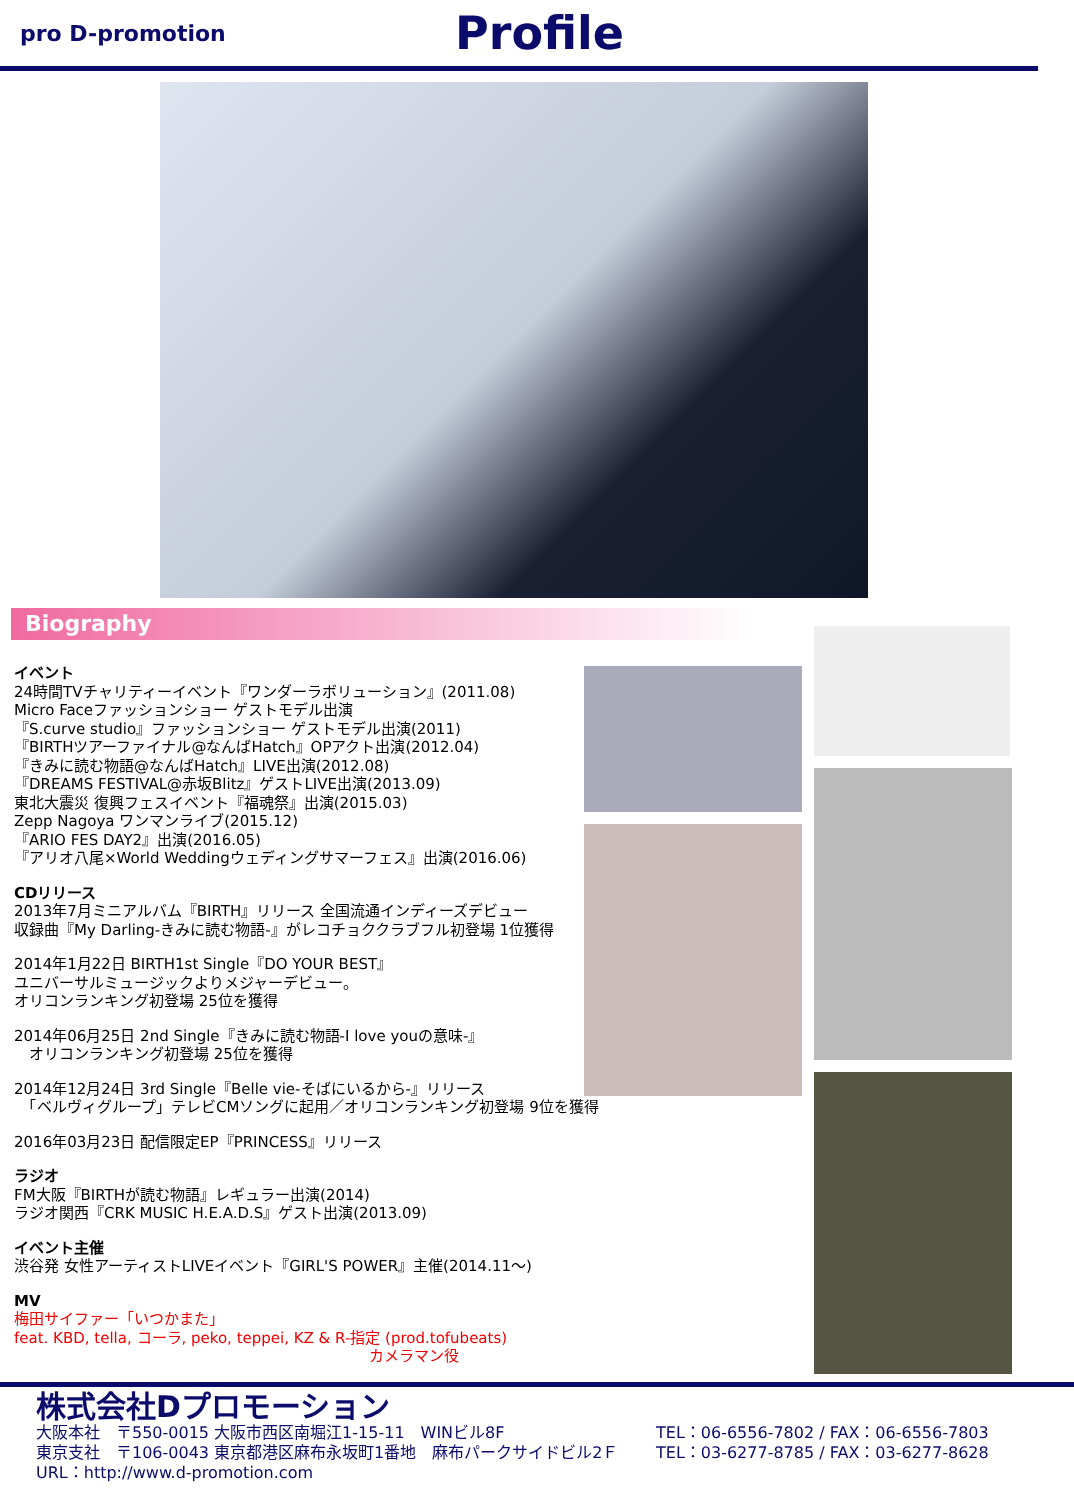pro D-promotion
Profile
Biography
イベント
24時間TVチャリティーイベント『ワンダーラボリューション』(2011.08)
Micro Faceファッションショー ゲストモデル出演
『S.curve studio』ファッションショー ゲストモデル出演(2011)
『BIRTHツアーファイナル@なんばHatch』OPアクト出演(2012.04)
『きみに読む物語@なんばHatch』LIVE出演(2012.08)
『DREAMS FESTIVAL@赤坂Blitz』ゲストLIVE出演(2013.09)
東北大震災 復興フェスイベント『福魂祭』出演(2015.03)
Zepp Nagoya ワンマンライブ(2015.12)
『ARIO FES DAY2』出演(2016.05)
『アリオ八尾×World Weddingウェディングサマーフェス』出演(2016.06)
CDリリース
2013年7月ミニアルバム『BIRTH』リリース 全国流通インディーズデビュー
収録曲『My Darling-きみに読む物語-』がレコチョククラブフル初登場 1位獲得
2014年1月22日 BIRTH1st Single『DO YOUR BEST』
ユニバーサルミュージックよりメジャーデビュー。
オリコンランキング初登場 25位を獲得
2014年06月25日 2nd Single『きみに読む物語-I love youの意味-』
　オリコンランキング初登場 25位を獲得
2014年12月24日 3rd Single『Belle vie-そばにいるから-』リリース
　「ベルヴィグループ」テレビCMソングに起用／オリコンランキング初登場 9位を獲得
2016年03月23日 配信限定EP『PRINCESS』リリース
ラジオ
FM大阪『BIRTHが読む物語』レギュラー出演(2014)
ラジオ関西『CRK MUSIC H.E.A.D.S』ゲスト出演(2013.09)
イベント主催
渋谷発 女性アーティストLIVEイベント『GIRL'S POWER』主催(2014.11～)
MV
梅田サイファー「いつかまた」
feat. KBD, tella, コーラ, peko, teppei, KZ & R-指定 (prod.tofubeats)
カメラマン役
株式会社Dプロモーション
大阪本社　〒550-0015 大阪市西区南堀江1-15-11　WINビル8F TEL：06-6556-7802 / FAX：06-6556-7803
東京支社　〒106-0043 東京都港区麻布永坂町1番地　麻布パークサイドビル2Ｆ TEL：03-6277-8785 / FAX：03-6277-8628
URL：http://www.d-promotion.com